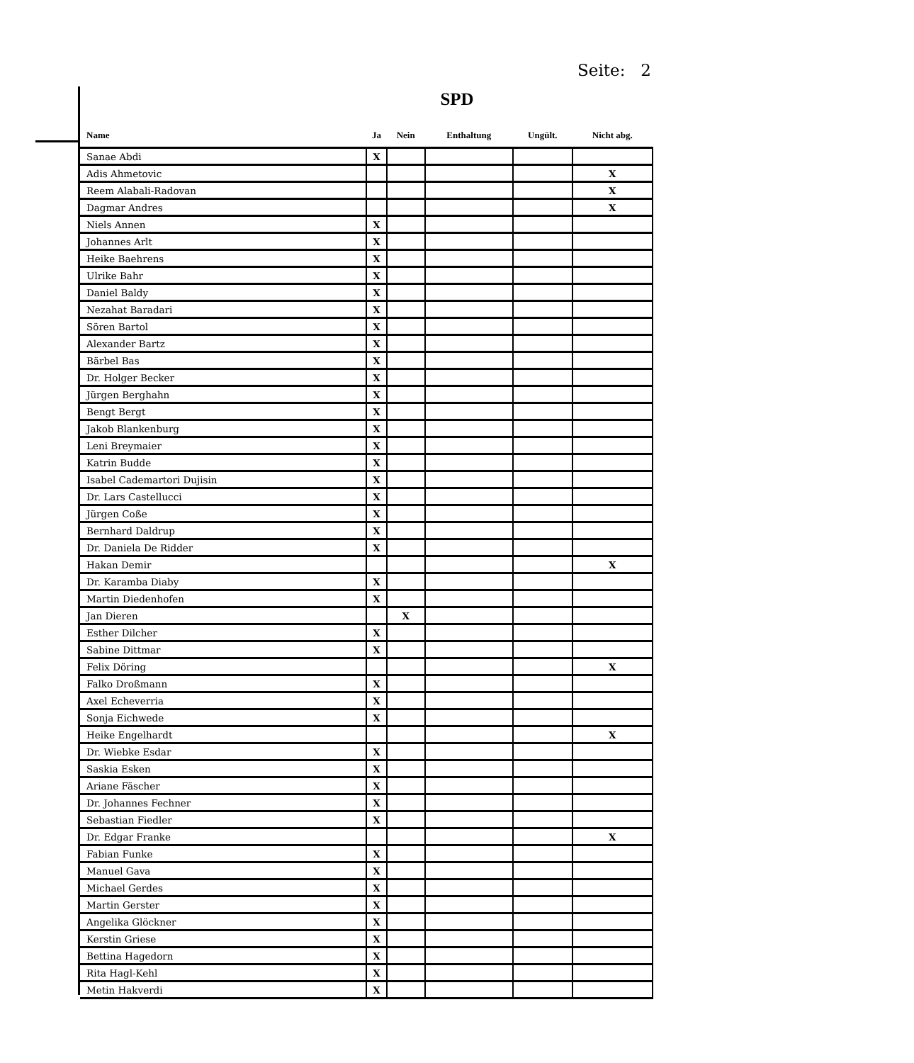Seite: 2
SPD
| Name | Ja | Nein | Enthaltung | Ungült. | Nicht abg. |
| --- | --- | --- | --- | --- | --- |
| Sanae Abdi | X | | | | |
| Adis Ahmetovic | | | | | X |
| Reem Alabali-Radovan | | | | | X |
| Dagmar Andres | | | | | X |
| Niels Annen | X | | | | |
| Johannes Arlt | X | | | | |
| Heike Baehrens | X | | | | |
| Ulrike Bahr | X | | | | |
| Daniel Baldy | X | | | | |
| Nezahat Baradari | X | | | | |
| Sören Bartol | X | | | | |
| Alexander Bartz | X | | | | |
| Bärbel Bas | X | | | | |
| Dr. Holger Becker | X | | | | |
| Jürgen Berghahn | X | | | | |
| Bengt Bergt | X | | | | |
| Jakob Blankenburg | X | | | | |
| Leni Breymaier | X | | | | |
| Katrin Budde | X | | | | |
| Isabel Cademartori Dujisin | X | | | | |
| Dr. Lars Castellucci | X | | | | |
| Jürgen Coße | X | | | | |
| Bernhard Daldrup | X | | | | |
| Dr. Daniela De Ridder | X | | | | |
| Hakan Demir | | | | | X |
| Dr. Karamba Diaby | X | | | | |
| Martin Diedenhofen | X | | | | |
| Jan Dieren | | X | | | |
| Esther Dilcher | X | | | | |
| Sabine Dittmar | X | | | | |
| Felix Döring | | | | | X |
| Falko Droßmann | X | | | | |
| Axel Echeverria | X | | | | |
| Sonja Eichwede | X | | | | |
| Heike Engelhardt | | | | | X |
| Dr. Wiebke Esdar | X | | | | |
| Saskia Esken | X | | | | |
| Ariane Fäscher | X | | | | |
| Dr. Johannes Fechner | X | | | | |
| Sebastian Fiedler | X | | | | |
| Dr. Edgar Franke | | | | | X |
| Fabian Funke | X | | | | |
| Manuel Gava | X | | | | |
| Michael Gerdes | X | | | | |
| Martin Gerster | X | | | | |
| Angelika Glöckner | X | | | | |
| Kerstin Griese | X | | | | |
| Bettina Hagedorn | X | | | | |
| Rita Hagl-Kehl | X | | | | |
| Metin Hakverdi | X | | | | |